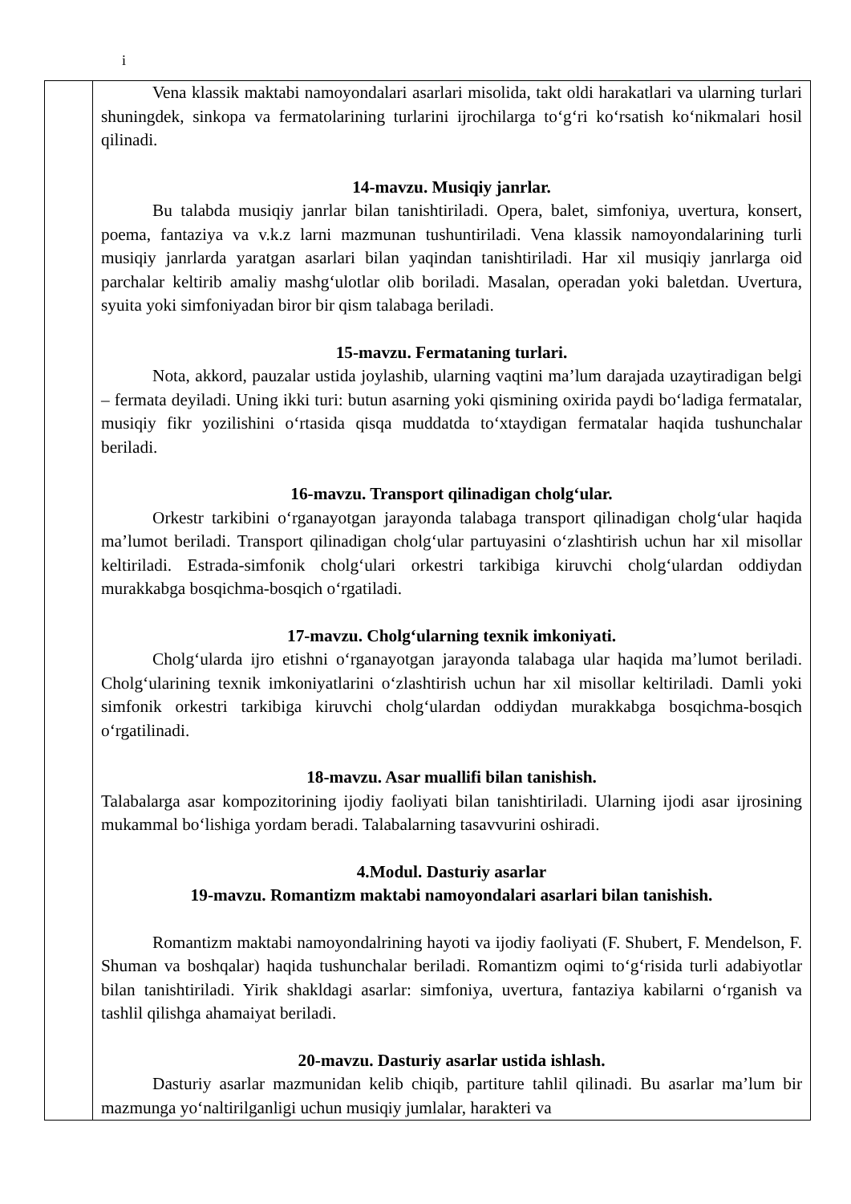i
| | Vena klassik maktabi namoyondalari asarlari misolida, takt oldi harakatlari va ularning turlari shuningdek, sinkopa va fermatolarining turlarini ijrochilarga to‘g‘ri ko‘rsatish ko‘nikmalari hosil qilinadi. 14-mavzu. Musiqiy janrlar. Bu talabda musiqiy janrlar bilan tanishtiriladi. Opera, balet, simfoniya, uvertura, konsert, poema, fantaziya va v.k.z larni mazmunan tushuntiriladi. Vena klassik namoyondalarining turli musiqiy janrlarda yaratgan asarlari bilan yaqindan tanishtiriladi. Har xil musiqiy janrlarga oid parchalar keltirib amaliy mashg‘ulotlar olib boriladi. Masalan, operadan yoki baletdan. Uvertura, syuita yoki simfoniyadan biror bir qism talabaga beriladi. 15-mavzu. Fermataning turlari. Nota, akkord, pauzalar ustida joylashib, ularning vaqtini ma’lum darajada uzaytiradigan belgi – fermata deyiladi. Uning ikki turi: butun asarning yoki qismining oxirida paydi bo‘ladiga fermatalar, musiqiy fikr yozilishini o‘rtasida qisqa muddatda to‘xtaydigan fermatalar haqida tushunchalar beriladi. 16-mavzu. Transport qilinadigan cholg‘ular. Orkestr tarkibini o‘rganayotgan jarayonda talabaga transport qilinadigan cholg‘ular haqida ma’lumot beriladi. Transport qilinadigan cholg‘ular partuyasini o‘zlashtirish uchun har xil misollar keltiriladi. Estrada-simfonik cholg‘ulari orkestri tarkibiga kiruvchi cholg‘ulardan oddiydan murakkabga bosqichma-bosqich o‘rgatiladi. 17-mavzu. Cholg‘ularning texnik imkoniyati. Cholg‘ularda ijro etishni o‘rganayotgan jarayonda talabaga ular haqida ma’lumot beriladi. Cholg‘ularining texnik imkoniyatlarini o‘zlashtirish uchun har xil misollar keltiriladi. Damli yoki simfonik orkestri tarkibiga kiruvchi cholg‘ulardan oddiydan murakkabga bosqichma-bosqich o‘rgatilinadi. 18-mavzu. Asar muallifi bilan tanishish. Talabalarga asar kompozitorining ijodiy faoliyati bilan tanishtiriladi. Ularning ijodi asar ijrosining mukammal bo‘lishiga yordam beradi. Talabalarning tasavvurini oshiradi. 4.Modul. Dasturiy asarlar 19-mavzu. Romantizm maktabi namoyondalari asarlari bilan tanishish. Romantizm maktabi namoyondalrining hayoti va ijodiy faoliyati (F. Shubert, F. Mendelson, F. Shuman va boshqalar) haqida tushunchalar beriladi. Romantizm oqimi to‘g‘risida turli adabiyotlar bilan tanishtiriladi. Yirik shakldagi asarlar: simfoniya, uvertura, fantaziya kabilarni o‘rganish va tashlil qilishga ahamaiyat beriladi. 20-mavzu. Dasturiy asarlar ustida ishlash. Dasturiy asarlar mazmunidan kelib chiqib, partiture tahlil qilinadi. Bu asarlar ma’lum bir mazmunga yo‘naltirilganligi uchun musiqiy jumlalar, harakteri va |